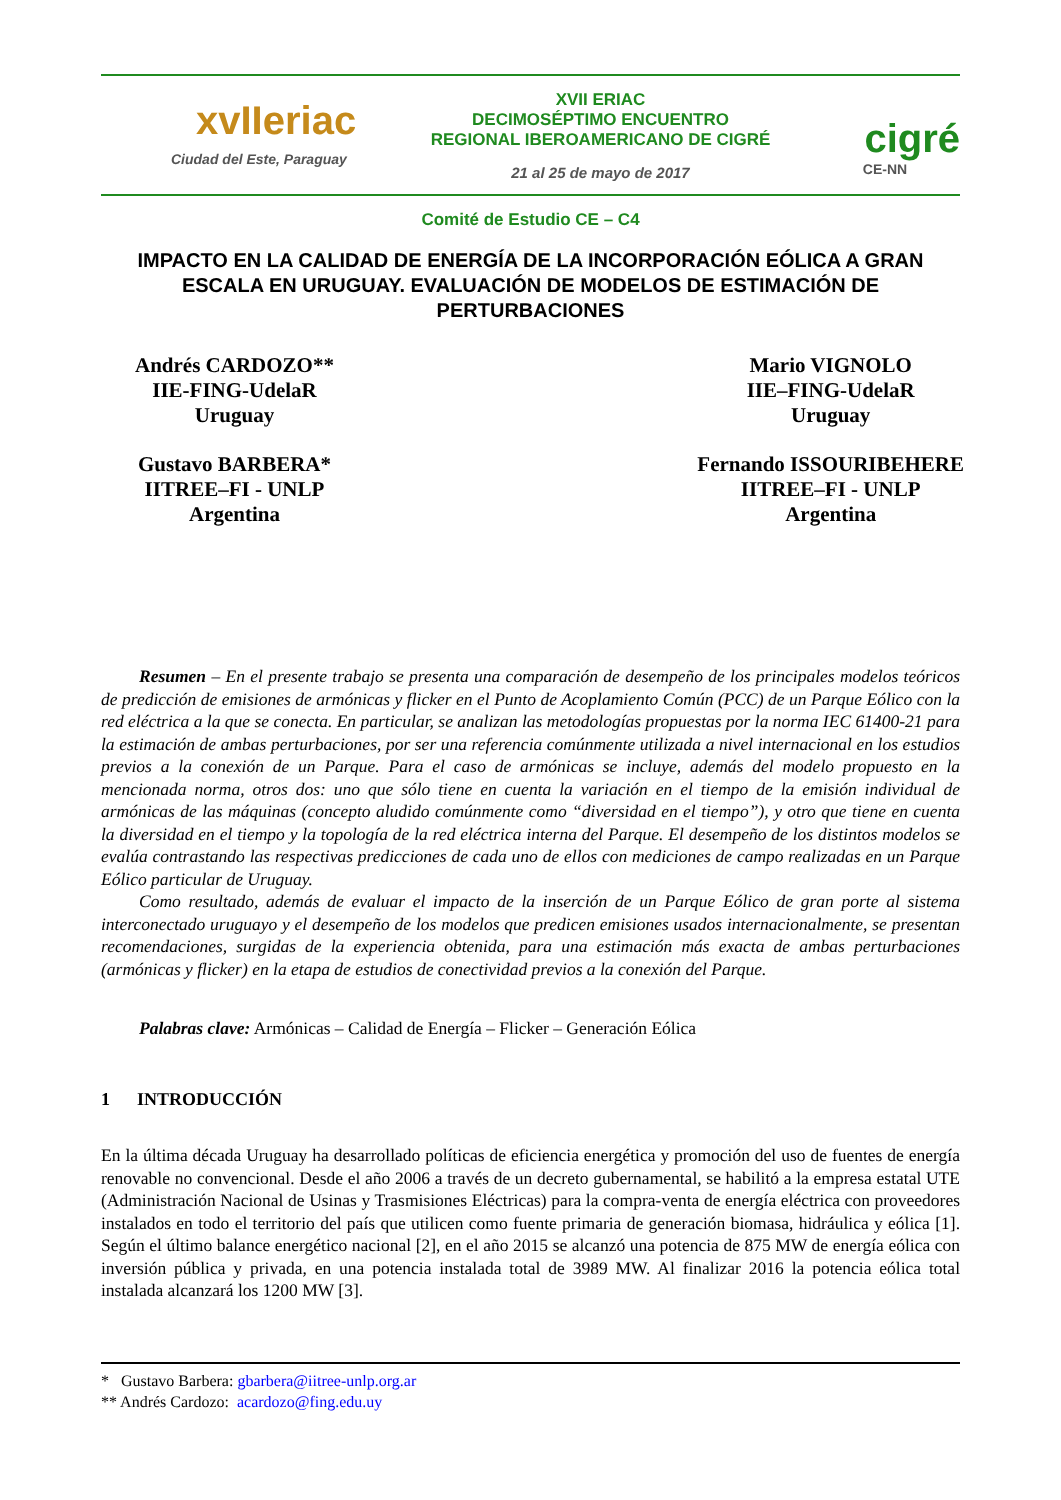xvIIeriac
Ciudad del Este, Paraguay
XVII ERIAC
DECIMOSÉPTIMO ENCUENTRO
REGIONAL IBEROAMERICANO DE CIGRÉ
21 al 25 de mayo de 2017
cigré
CE-NN
Comité de Estudio CE – C4
IMPACTO EN LA CALIDAD DE ENERGÍA DE LA INCORPORACIÓN EÓLICA A GRAN ESCALA EN URUGUAY. EVALUACIÓN DE MODELOS DE ESTIMACIÓN DE PERTURBACIONES
Andrés CARDOZO**
IIE-FING-UdelaR
Uruguay
Gustavo BARBERA*
IITREE–FI - UNLP
Argentina
Mario VIGNOLO
IIE–FING-UdelaR
Uruguay
Fernando ISSOURIBEHERE
IITREE–FI - UNLP
Argentina
Resumen – En el presente trabajo se presenta una comparación de desempeño de los principales modelos teóricos de predicción de emisiones de armónicas y flicker en el Punto de Acoplamiento Común (PCC) de un Parque Eólico con la red eléctrica a la que se conecta. En particular, se analizan las metodologías propuestas por la norma IEC 61400-21 para la estimación de ambas perturbaciones, por ser una referencia comúnmente utilizada a nivel internacional en los estudios previos a la conexión de un Parque. Para el caso de armónicas se incluye, además del modelo propuesto en la mencionada norma, otros dos: uno que sólo tiene en cuenta la variación en el tiempo de la emisión individual de armónicas de las máquinas (concepto aludido comúnmente como “diversidad en el tiempo”), y otro que tiene en cuenta la diversidad en el tiempo y la topología de la red eléctrica interna del Parque. El desempeño de los distintos modelos se evalúa contrastando las respectivas predicciones de cada uno de ellos con mediciones de campo realizadas en un Parque Eólico particular de Uruguay.
Como resultado, además de evaluar el impacto de la inserción de un Parque Eólico de gran porte al sistema interconectado uruguayo y el desempeño de los modelos que predicen emisiones usados internacionalmente, se presentan recomendaciones, surgidas de la experiencia obtenida, para una estimación más exacta de ambas perturbaciones (armónicas y flicker) en la etapa de estudios de conectividad previos a la conexión del Parque.
Palabras clave: Armónicas – Calidad de Energía – Flicker – Generación Eólica
1 INTRODUCCIÓN
En la última década Uruguay ha desarrollado políticas de eficiencia energética y promoción del uso de fuentes de energía renovable no convencional. Desde el año 2006 a través de un decreto gubernamental, se habilitó a la empresa estatal UTE (Administración Nacional de Usinas y Trasmisiones Eléctricas) para la compra-venta de energía eléctrica con proveedores instalados en todo el territorio del país que utilicen como fuente primaria de generación biomasa, hidráulica y eólica [1]. Según el último balance energético nacional [2], en el año 2015 se alcanzó una potencia de 875 MW de energía eólica con inversión pública y privada, en una potencia instalada total de 3989 MW. Al finalizar 2016 la potencia eólica total instalada alcanzará los 1200 MW [3].
* Gustavo Barbera: gbarbera@iitree-unlp.org.ar
** Andrés Cardozo: acardozo@fing.edu.uy